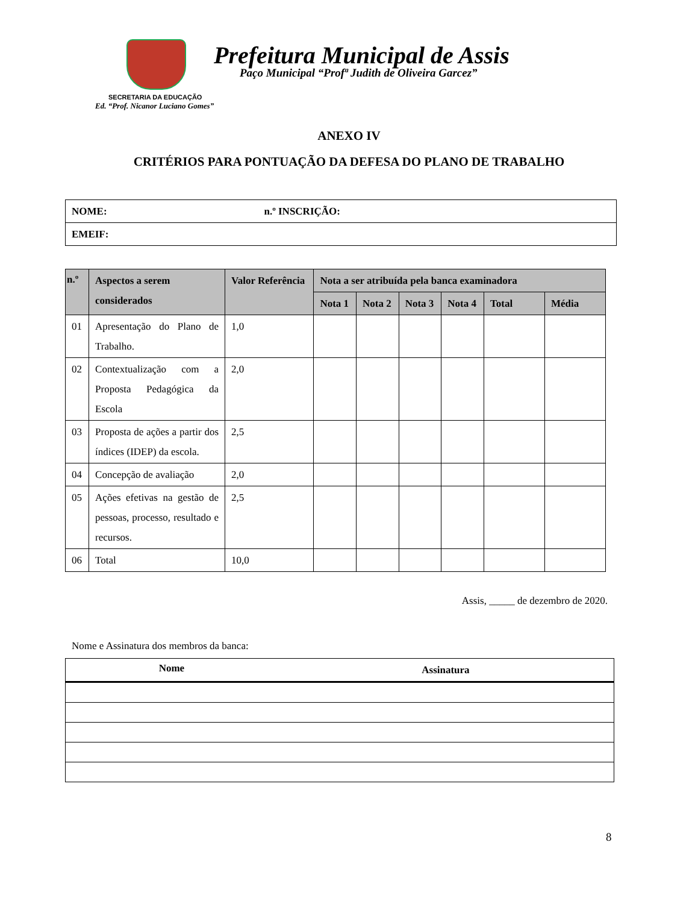Prefeitura Municipal de Assis
Paço Municipal “Profª Judith de Oliveira Garcez”
SECRETARIA DA EDUCAÇÃO
Ed. “Prof. Nicanor Luciano Gomes”
ANEXO IV
CRITÉRIOS PARA PONTUAÇÃO DA DEFESA DO PLANO DE TRABALHO
| NOME: | n.º INSCRIÇÃO: |
| EMEIF: | |
| n.º | Aspectos a serem considerados | Valor Referência | Nota a ser atribuída pela banca examinadora | | | | | |
| --- | --- | --- | --- | --- | --- | --- | --- | --- |
| | | | Nota 1 | Nota 2 | Nota 3 | Nota 4 | Total | Média |
| 01 | Apresentação do Plano de Trabalho. | 1,0 | | | | | | |
| 02 | Contextualização com a Proposta Pedagógica da Escola | 2,0 | | | | | | |
| 03 | Proposta de ações a partir dos índices (IDEP) da escola. | 2,5 | | | | | | |
| 04 | Concepção de avaliação | 2,0 | | | | | | |
| 05 | Ações efetivas na gestão de pessoas, processo, resultado e recursos. | 2,5 | | | | | | |
| 06 | Total | 10,0 | | | | | | |
Assis, _____ de dezembro de 2020.
Nome e Assinatura dos membros da banca:
| Nome | Assinatura |
| --- | --- |
8